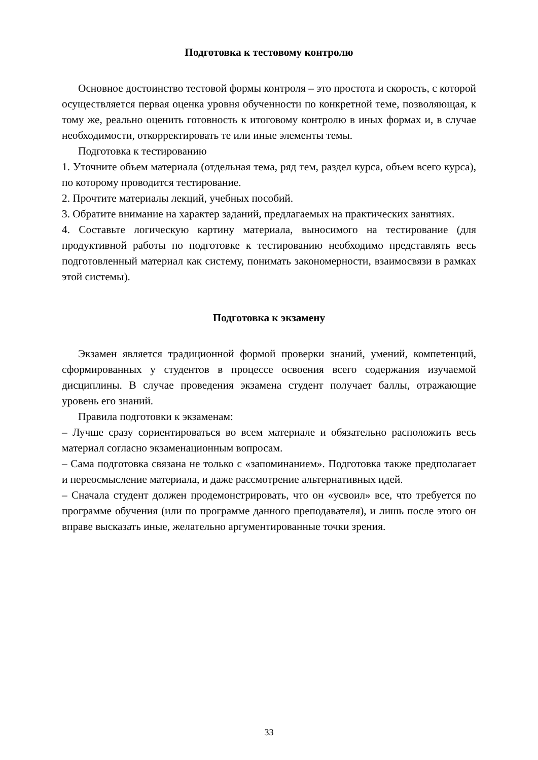Подготовка к тестовому контролю
Основное достоинство тестовой формы контроля – это простота и скорость, с которой осуществляется первая оценка уровня обученности по конкретной теме, позволяющая, к тому же, реально оценить готовность к итоговому контролю в иных формах и, в случае необходимости, откорректировать те или иные элементы темы.
Подготовка к тестированию
1. Уточните объем материала (отдельная тема, ряд тем, раздел курса, объем всего курса), по которому проводится тестирование.
2. Прочтите материалы лекций, учебных пособий.
3. Обратите внимание на характер заданий, предлагаемых на практических занятиях.
4. Составьте логическую картину материала, выносимого на тестирование (для продуктивной работы по подготовке к тестированию необходимо представлять весь подготовленный материал как систему, понимать закономерности, взаимосвязи в рамках этой системы).
Подготовка к экзамену
Экзамен является традиционной формой проверки знаний, умений, компетенций, сформированных у студентов в процессе освоения всего содержания изучаемой дисциплины. В случае проведения экзамена студент получает баллы, отражающие уровень его знаний.
Правила подготовки к экзаменам:
– Лучше сразу сориентироваться во всем материале и обязательно расположить весь материал согласно экзаменационным вопросам.
– Сама подготовка связана не только с «запоминанием». Подготовка также предполагает и переосмысление материала, и даже рассмотрение альтернативных идей.
– Сначала студент должен продемонстрировать, что он «усвоил» все, что требуется по программе обучения (или по программе данного преподавателя), и лишь после этого он вправе высказать иные, желательно аргументированные точки зрения.
33